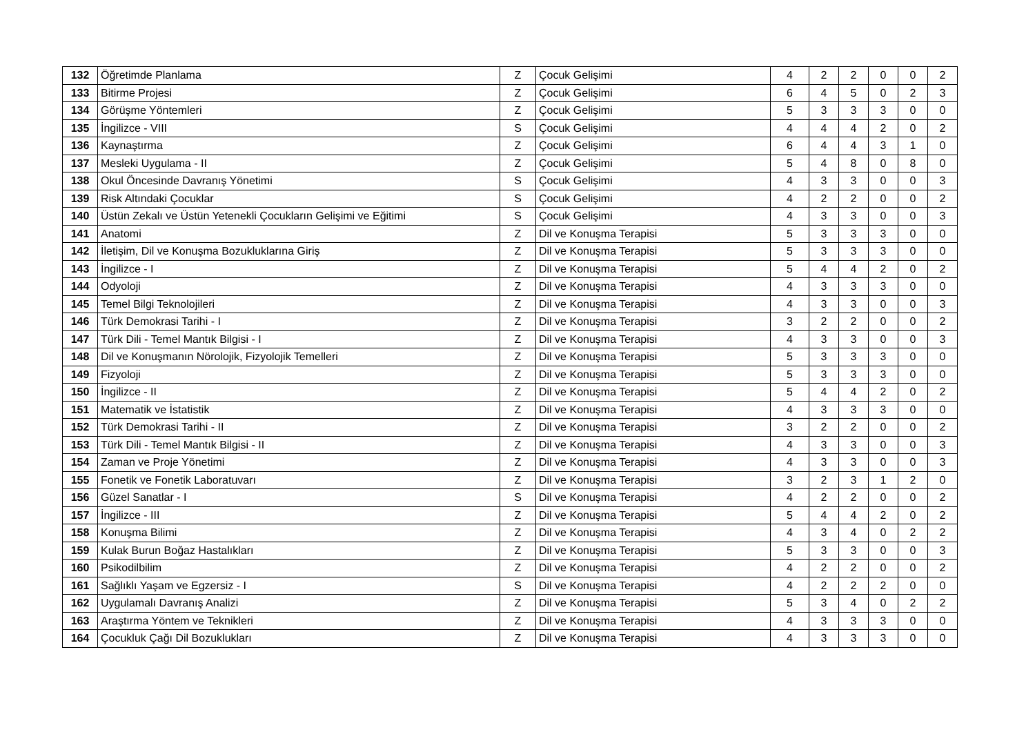| 132 | Öğretimde Planlama | Z | Çocuk Gelişimi | 4 | 2 | 2 | 0 | 0 | 2 |
| 133 | Bitirme Projesi | Z | Çocuk Gelişimi | 6 | 4 | 5 | 0 | 2 | 3 |
| 134 | Görüşme Yöntemleri | Z | Çocuk Gelişimi | 5 | 3 | 3 | 3 | 0 | 0 |
| 135 | İngilizce - VIII | S | Çocuk Gelişimi | 4 | 4 | 4 | 2 | 0 | 2 |
| 136 | Kaynaştırma | Z | Çocuk Gelişimi | 6 | 4 | 4 | 3 | 1 | 0 |
| 137 | Mesleki Uygulama - II | Z | Çocuk Gelişimi | 5 | 4 | 8 | 0 | 8 | 0 |
| 138 | Okul Öncesinde Davranış Yönetimi | S | Çocuk Gelişimi | 4 | 3 | 3 | 0 | 0 | 3 |
| 139 | Risk Altındaki Çocuklar | S | Çocuk Gelişimi | 4 | 2 | 2 | 0 | 0 | 2 |
| 140 | Üstün Zekalı ve Üstün Yetenekli Çocukların Gelişimi ve Eğitimi | S | Çocuk Gelişimi | 4 | 3 | 3 | 0 | 0 | 3 |
| 141 | Anatomi | Z | Dil ve Konuşma Terapisi | 5 | 3 | 3 | 3 | 0 | 0 |
| 142 | İletişim, Dil ve Konuşma Bozukluklarına Giriş | Z | Dil ve Konuşma Terapisi | 5 | 3 | 3 | 3 | 0 | 0 |
| 143 | İngilizce - I | Z | Dil ve Konuşma Terapisi | 5 | 4 | 4 | 2 | 0 | 2 |
| 144 | Odyoloji | Z | Dil ve Konuşma Terapisi | 4 | 3 | 3 | 3 | 0 | 0 |
| 145 | Temel Bilgi Teknolojileri | Z | Dil ve Konuşma Terapisi | 4 | 3 | 3 | 0 | 0 | 3 |
| 146 | Türk Demokrasi Tarihi - I | Z | Dil ve Konuşma Terapisi | 3 | 2 | 2 | 0 | 0 | 2 |
| 147 | Türk Dili - Temel Mantık Bilgisi - I | Z | Dil ve Konuşma Terapisi | 4 | 3 | 3 | 0 | 0 | 3 |
| 148 | Dil ve Konuşmanın Nörolojik, Fizyolojik Temelleri | Z | Dil ve Konuşma Terapisi | 5 | 3 | 3 | 3 | 0 | 0 |
| 149 | Fizyoloji | Z | Dil ve Konuşma Terapisi | 5 | 3 | 3 | 3 | 0 | 0 |
| 150 | İngilizce - II | Z | Dil ve Konuşma Terapisi | 5 | 4 | 4 | 2 | 0 | 2 |
| 151 | Matematik ve İstatistik | Z | Dil ve Konuşma Terapisi | 4 | 3 | 3 | 3 | 0 | 0 |
| 152 | Türk Demokrasi Tarihi - II | Z | Dil ve Konuşma Terapisi | 3 | 2 | 2 | 0 | 0 | 2 |
| 153 | Türk Dili - Temel Mantık Bilgisi - II | Z | Dil ve Konuşma Terapisi | 4 | 3 | 3 | 0 | 0 | 3 |
| 154 | Zaman ve Proje Yönetimi | Z | Dil ve Konuşma Terapisi | 4 | 3 | 3 | 0 | 0 | 3 |
| 155 | Fonetik ve Fonetik Laboratuvarı | Z | Dil ve Konuşma Terapisi | 3 | 2 | 3 | 1 | 2 | 0 |
| 156 | Güzel Sanatlar - I | S | Dil ve Konuşma Terapisi | 4 | 2 | 2 | 0 | 0 | 2 |
| 157 | İngilizce - III | Z | Dil ve Konuşma Terapisi | 5 | 4 | 4 | 2 | 0 | 2 |
| 158 | Konuşma Bilimi | Z | Dil ve Konuşma Terapisi | 4 | 3 | 4 | 0 | 2 | 2 |
| 159 | Kulak Burun Boğaz Hastalıkları | Z | Dil ve Konuşma Terapisi | 5 | 3 | 3 | 0 | 0 | 3 |
| 160 | Psikodilbilim | Z | Dil ve Konuşma Terapisi | 4 | 2 | 2 | 0 | 0 | 2 |
| 161 | Sağlıklı Yaşam ve Egzersiz - I | S | Dil ve Konuşma Terapisi | 4 | 2 | 2 | 2 | 0 | 0 |
| 162 | Uygulamalı Davranış Analizi | Z | Dil ve Konuşma Terapisi | 5 | 3 | 4 | 0 | 2 | 2 |
| 163 | Araştırma Yöntem ve Teknikleri | Z | Dil ve Konuşma Terapisi | 4 | 3 | 3 | 3 | 0 | 0 |
| 164 | Çocukluk Çağı Dil Bozuklukları | Z | Dil ve Konuşma Terapisi | 4 | 3 | 3 | 3 | 0 | 0 |